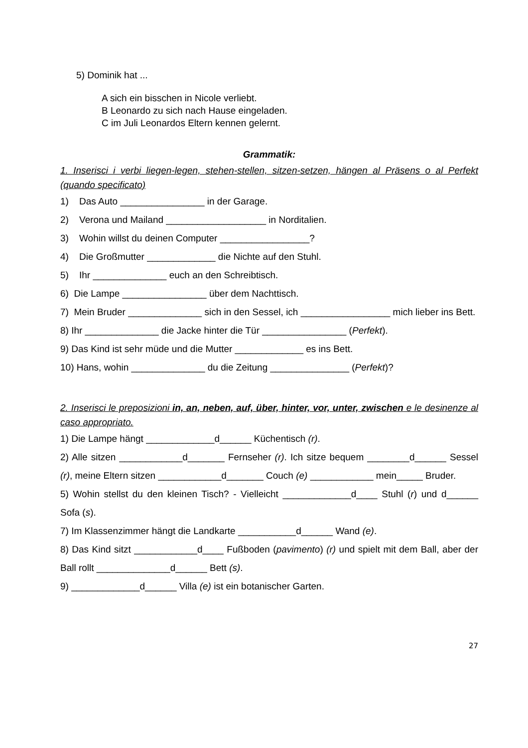5) Dominik hat ...
A sich ein bisschen in Nicole verliebt.
B Leonardo zu sich nach Hause eingeladen.
C im Juli Leonardos Eltern kennen gelernt.
Grammatik:
1. Inserisci i verbi liegen-legen, stehen-stellen, sitzen-setzen, hängen al Präsens o al Perfekt (quando specificato)
1) Das Auto ________________ in der Garage.
2) Verona und Mailand ___________________ in Norditalien.
3) Wohin willst du deinen Computer _________________?
4) Die Großmutter _____________ die Nichte auf den Stuhl.
5) Ihr ______________ euch an den Schreibtisch.
6) Die Lampe ________________ über dem Nachttisch.
7) Mein Bruder ______________ sich in den Sessel, ich _________________ mich lieber ins Bett.
8) Ihr ______________ die Jacke hinter die Tür ________________ (Perfekt).
9) Das Kind ist sehr müde und die Mutter _____________ es ins Bett.
10) Hans, wohin ______________ du die Zeitung _______________ (Perfekt)?
2. Inserisci le preposizioni in, an, neben, auf, über, hinter, vor, unter, zwischen e le desinenze al caso appropriato.
1) Die Lampe hängt _____________d______ Küchentisch (r).
2) Alle sitzen ____________d_______ Fernseher (r). Ich sitze bequem ________d______ Sessel (r), meine Eltern sitzen ____________d_______ Couch (e) ____________ mein_____ Bruder.
5) Wohin stellst du den kleinen Tisch? - Vielleicht _____________d____ Stuhl (r) und d______ Sofa (s).
7) Im Klassenzimmer hängt die Landkarte ___________d______ Wand (e).
8) Das Kind sitzt ____________d____ Fußboden (pavimento) (r) und spielt mit dem Ball, aber der Ball rollt ______________d______ Bett (s).
9) _____________d______ Villa (e) ist ein botanischer Garten.
27